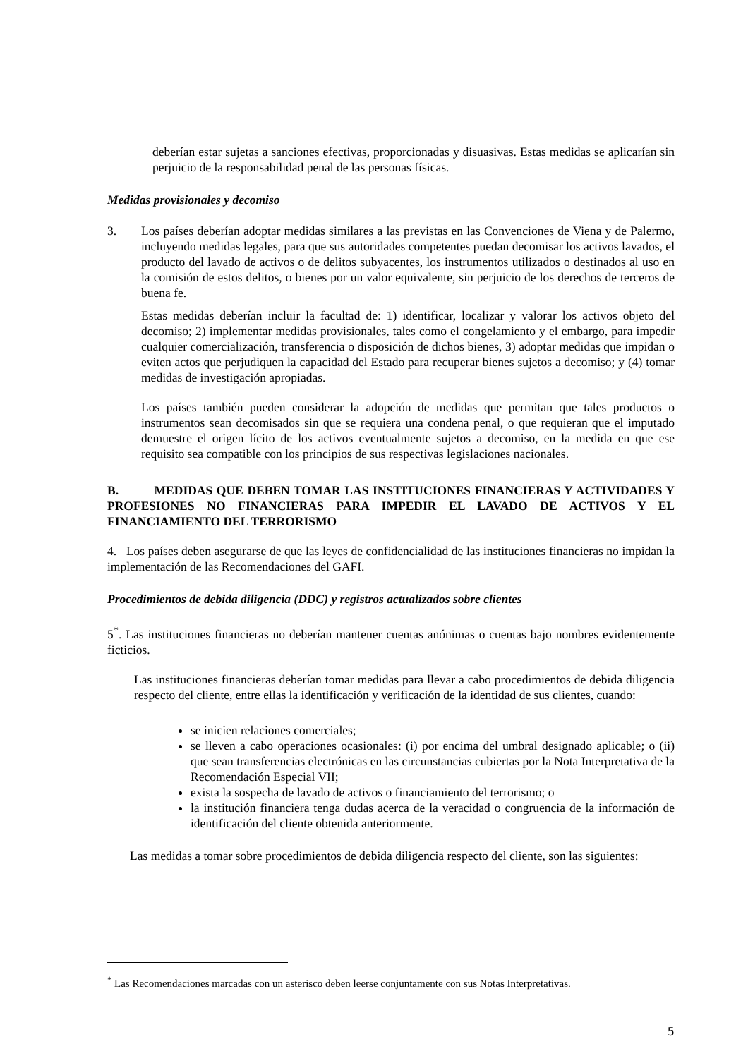deberían estar sujetas a sanciones efectivas, proporcionadas y disuasivas. Estas medidas se aplicarían sin perjuicio de la responsabilidad penal de las personas físicas.
Medidas provisionales y decomiso
3. Los países deberían adoptar medidas similares a las previstas en las Convenciones de Viena y de Palermo, incluyendo medidas legales, para que sus autoridades competentes puedan decomisar los activos lavados, el producto del lavado de activos o de delitos subyacentes, los instrumentos utilizados o destinados al uso en la comisión de estos delitos, o bienes por un valor equivalente, sin perjuicio de los derechos de terceros de buena fe.
Estas medidas deberían incluir la facultad de: 1) identificar, localizar y valorar los activos objeto del decomiso; 2) implementar medidas provisionales, tales como el congelamiento y el embargo, para impedir cualquier comercialización, transferencia o disposición de dichos bienes, 3) adoptar medidas que impidan o eviten actos que perjudiquen la capacidad del Estado para recuperar bienes sujetos a decomiso; y (4) tomar medidas de investigación apropiadas.
Los países también pueden considerar la adopción de medidas que permitan que tales productos o instrumentos sean decomisados sin que se requiera una condena penal, o que requieran que el imputado demuestre el origen lícito de los activos eventualmente sujetos a decomiso, en la medida en que ese requisito sea compatible con los principios de sus respectivas legislaciones nacionales.
B. MEDIDAS QUE DEBEN TOMAR LAS INSTITUCIONES FINANCIERAS Y ACTIVIDADES Y PROFESIONES NO FINANCIERAS PARA IMPEDIR EL LAVADO DE ACTIVOS Y EL FINANCIAMIENTO DEL TERRORISMO
4. Los países deben asegurarse de que las leyes de confidencialidad de las instituciones financieras no impidan la implementación de las Recomendaciones del GAFI.
Procedimientos de debida diligencia (DDC) y registros actualizados sobre clientes
5<sup>*</sup>. Las instituciones financieras no deberían mantener cuentas anónimas o cuentas bajo nombres evidentemente ficticios.
Las instituciones financieras deberían tomar medidas para llevar a cabo procedimientos de debida diligencia respecto del cliente, entre ellas la identificación y verificación de la identidad de sus clientes, cuando:
se inicien relaciones comerciales;
se lleven a cabo operaciones ocasionales: (i) por encima del umbral designado aplicable; o (ii) que sean transferencias electrónicas en las circunstancias cubiertas por la Nota Interpretativa de la Recomendación Especial VII;
exista la sospecha de lavado de activos o financiamiento del terrorismo; o
la institución financiera tenga dudas acerca de la veracidad o congruencia de la información de identificación del cliente obtenida anteriormente.
Las medidas a tomar sobre procedimientos de debida diligencia respecto del cliente, son las siguientes:
<sup>*</sup> Las Recomendaciones marcadas con un asterisco deben leerse conjuntamente con sus Notas Interpretativas.
5